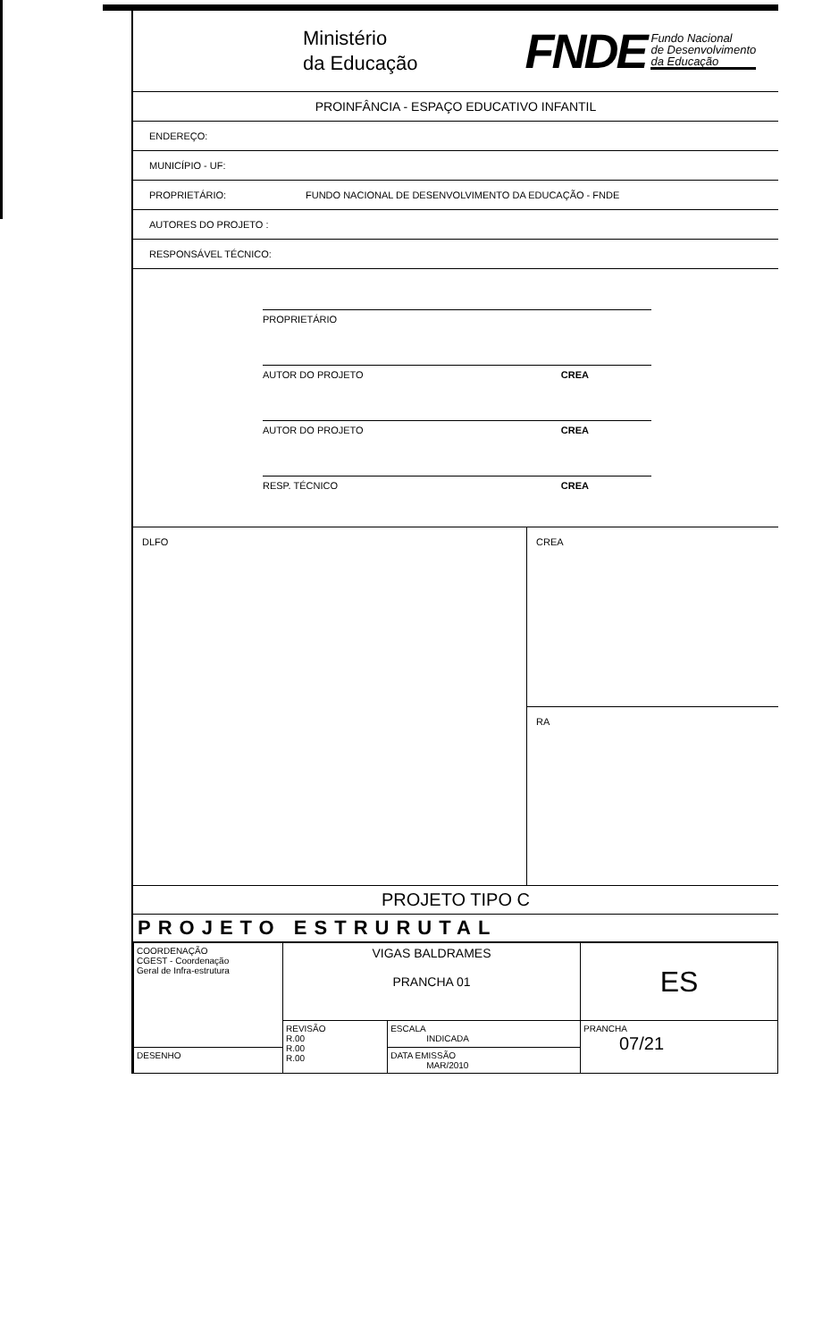Ministério
da Educação
FNDE
Fundo Nacional
de Desenvolvimento
da Educação
PROINFÂNCIA - ESPAÇO EDUCATIVO INFANTIL
ENDEREÇO:
MUNICÍPIO - UF:
PROPRIETÁRIO: FUNDO NACIONAL DE DESENVOLVIMENTO DA EDUCAÇÃO - FNDE
AUTORES DO PROJETO :
RESPONSÁVEL TÉCNICO:
PROPRIETÁRIO
AUTOR DO PROJETO CREA
AUTOR DO PROJETO CREA
RESP. TÉCNICO CREA
DLFO
CREA
RA
PROJETO TIPO C
PROJETO ESTRURUTAL
| COORDENAÇÃO CGEST - Coordenação Geral de Infra-estrutura | VIGAS BALDRAMES PRANCHA 01 | | ES |
| | REVISÃO R.00 R.00 R.00 | ESCALA INDICADA | PRANCHA 07/21 |
| DESENHO | | DATA EMISSÃO MAR/2010 | |